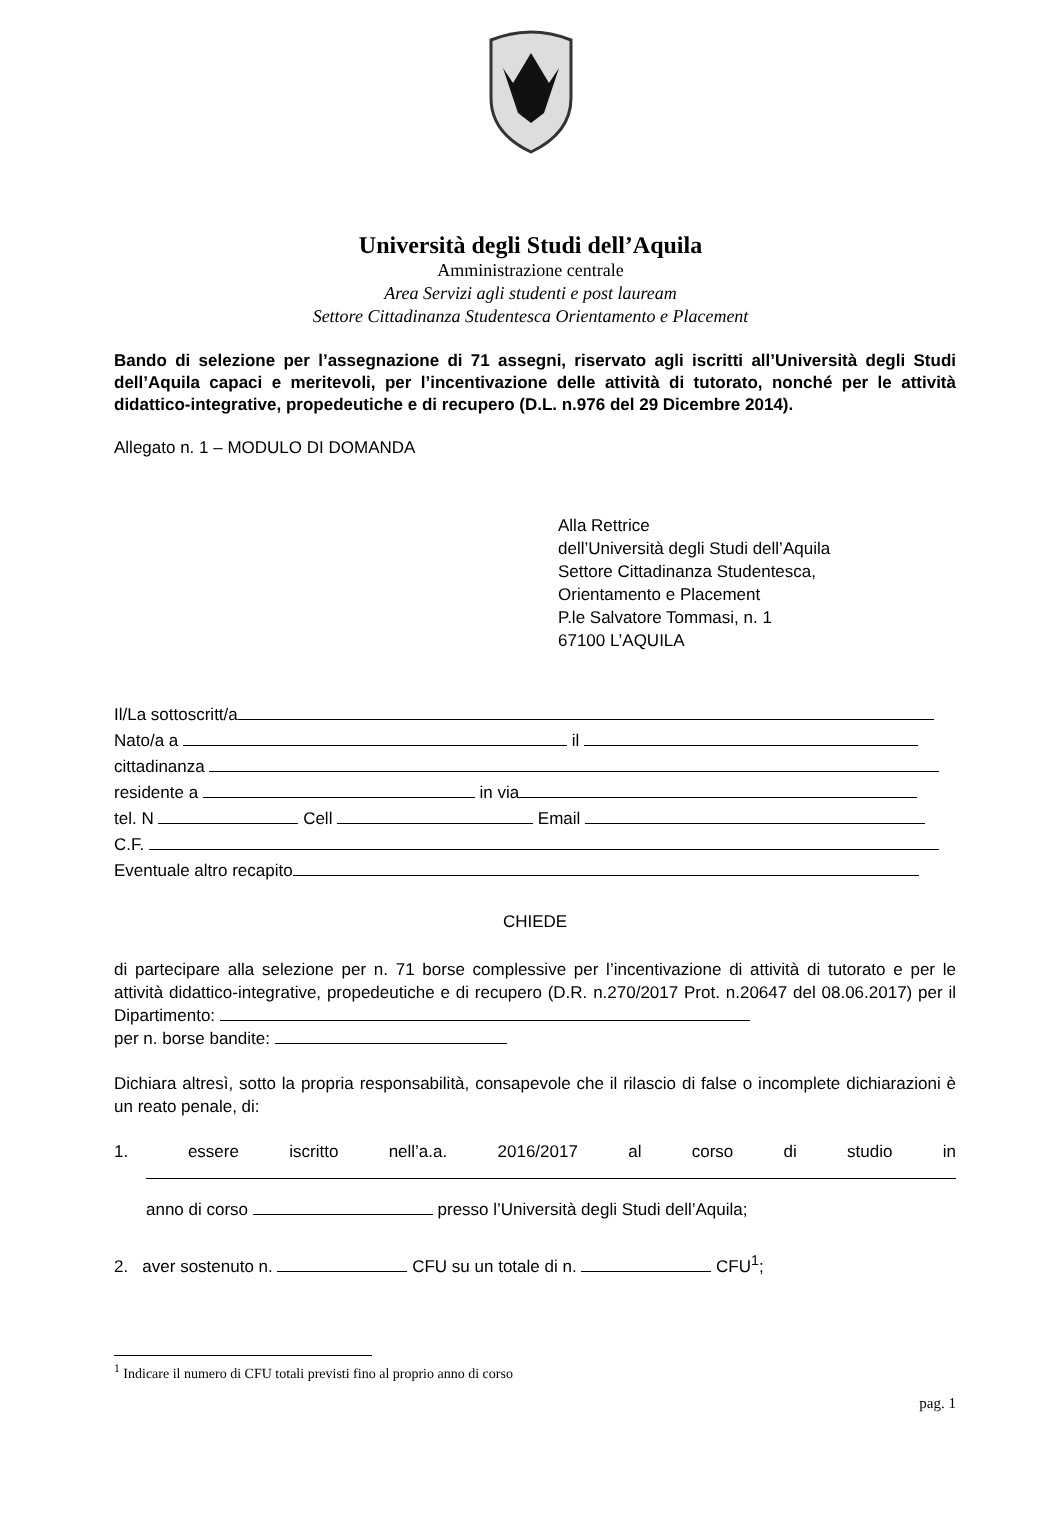Università degli Studi dell’Aquila
Amministrazione centrale
Area Servizi agli studenti e post lauream
Settore Cittadinanza Studentesca Orientamento e Placement
Bando di selezione per l’assegnazione di 71 assegni, riservato agli iscritti all’Università degli Studi dell’Aquila capaci e meritevoli, per l’incentivazione delle attività di tutorato, nonché per le attività didattico-integrative, propedeutiche e di recupero (D.L. n.976 del 29 Dicembre 2014).
Allegato n. 1 – MODULO DI DOMANDA
Alla Rettrice
dell’Università degli Studi dell’Aquila
Settore Cittadinanza Studentesca,
Orientamento e Placement
P.le Salvatore Tommasi, n. 1
67100 L’AQUILA
Il/La sottoscritt/a
Nato/a a il
cittadinanza
residente a in via
tel. N Cell Email
C.F.
Eventuale altro recapito
CHIEDE
di partecipare alla selezione per n. 71 borse complessive per l’incentivazione di attività di tutorato e per le attività didattico-integrative, propedeutiche e di recupero (D.R. n.270/2017 Prot. n.20647 del 08.06.2017) per il Dipartimento:
per n. borse bandite:
Dichiara altresì, sotto la propria responsabilità, consapevole che il rilascio di false o incomplete dichiarazioni è un reato penale, di:
1. essere iscritto nell’a.a. 2016/2017 al corso di studio in
anno di corso presso l’Università degli Studi dell’Aquila;
2. aver sostenuto n. CFU su un totale di n. CFU<sup>1</sup>;
<sup>1</sup> Indicare il numero di CFU totali previsti fino al proprio anno di corso
pag. 1